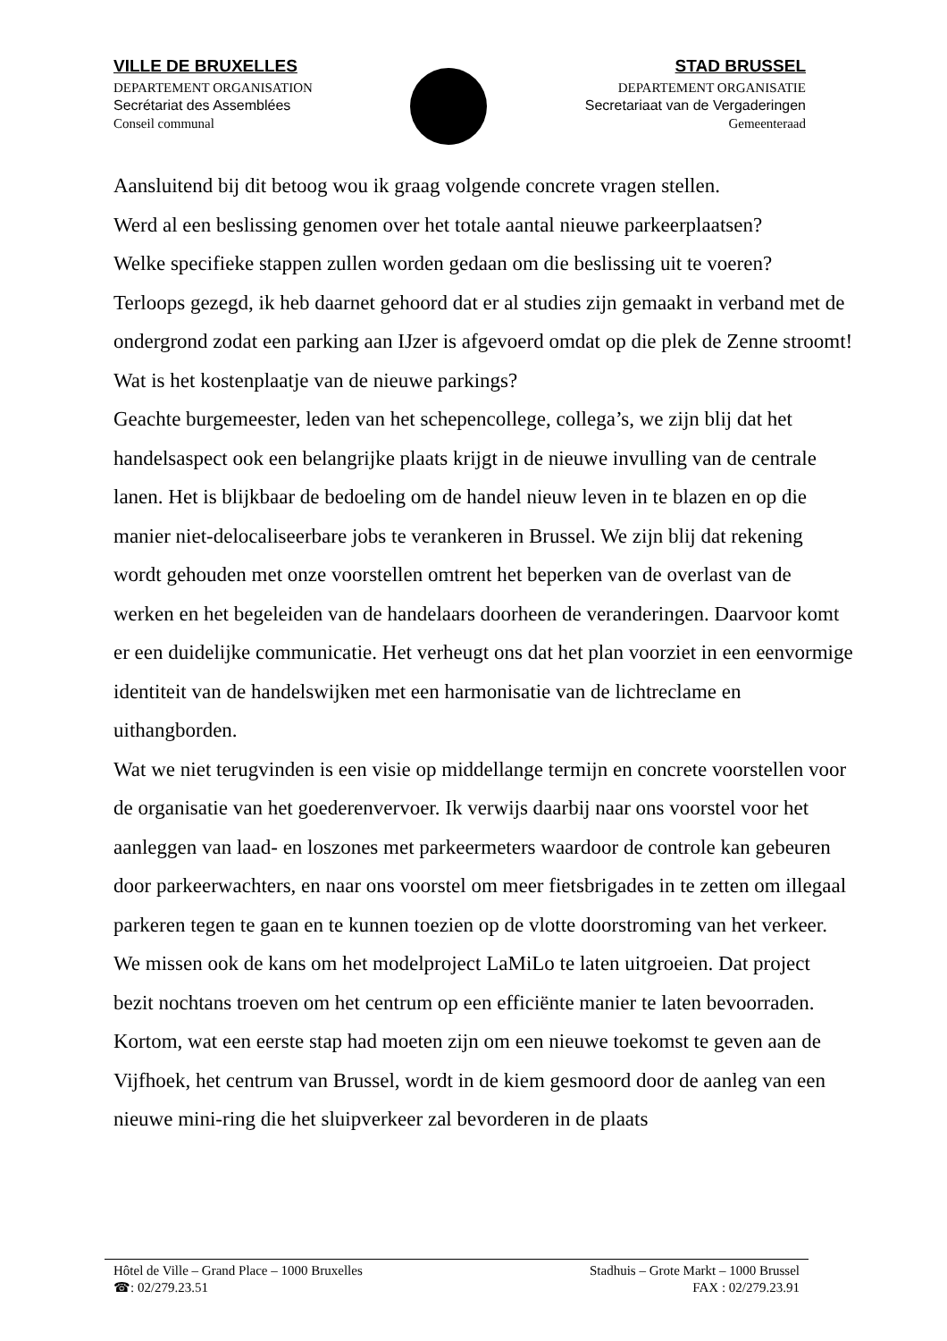VILLE DE BRUXELLES
DEPARTEMENT ORGANISATION
Secrétariat des Assemblées
Conseil communal
STAD BRUSSEL
DEPARTEMENT ORGANISATIE
Secretariaat van de Vergaderingen
Gemeenteraad
Aansluitend bij dit betoog wou ik graag volgende concrete vragen stellen.
Werd al een beslissing genomen over het totale aantal nieuwe parkeerplaatsen?
Welke specifieke stappen zullen worden gedaan om die beslissing uit te voeren?
Terloops gezegd, ik heb daarnet gehoord dat er al studies zijn gemaakt in verband met de ondergrond zodat een parking aan IJzer is afgevoerd omdat op die plek de Zenne stroomt!
Wat is het kostenplaatje van de nieuwe parkings?
Geachte burgemeester, leden van het schepencollege, collega’s, we zijn blij dat het handelsaspect ook een belangrijke plaats krijgt in de nieuwe invulling van de centrale lanen. Het is blijkbaar de bedoeling om de handel nieuw leven in te blazen en op die manier niet-delocaliseerbare jobs te verankeren in Brussel. We zijn blij dat rekening wordt gehouden met onze voorstellen omtrent het beperken van de overlast van de werken en het begeleiden van de handelaars doorheen de veranderingen. Daarvoor komt er een duidelijke communicatie. Het verheugt ons dat het plan voorziet in een eenvormige identiteit van de handelswijken met een harmonisatie van de lichtreclame en uithangborden.
Wat we niet terugvinden is een visie op middellange termijn en concrete voorstellen voor de organisatie van het goederenvervoer. Ik verwijs daarbij naar ons voorstel voor het aanleggen van laad- en loszones met parkeermeters waardoor de controle kan gebeuren door parkeerwachters, en naar ons voorstel om meer fietsbrigades in te zetten om illegaal parkeren tegen te gaan en te kunnen toezien op de vlotte doorstroming van het verkeer. We missen ook de kans om het modelproject LaMiLo te laten uitgroeien. Dat project bezit nochtans troeven om het centrum op een efficiënte manier te laten bevoorraden.
Kortom, wat een eerste stap had moeten zijn om een nieuwe toekomst te geven aan de Vijfhoek, het centrum van Brussel, wordt in de kiem gesmoord door de aanleg van een nieuwe mini-ring die het sluipverkeer zal bevorderen in de plaats
Hôtel de Ville – Grand Place – 1000 Bruxelles
☎: 02/279.23.51
Stadhuis – Grote Markt – 1000 Brussel
FAX : 02/279.23.91